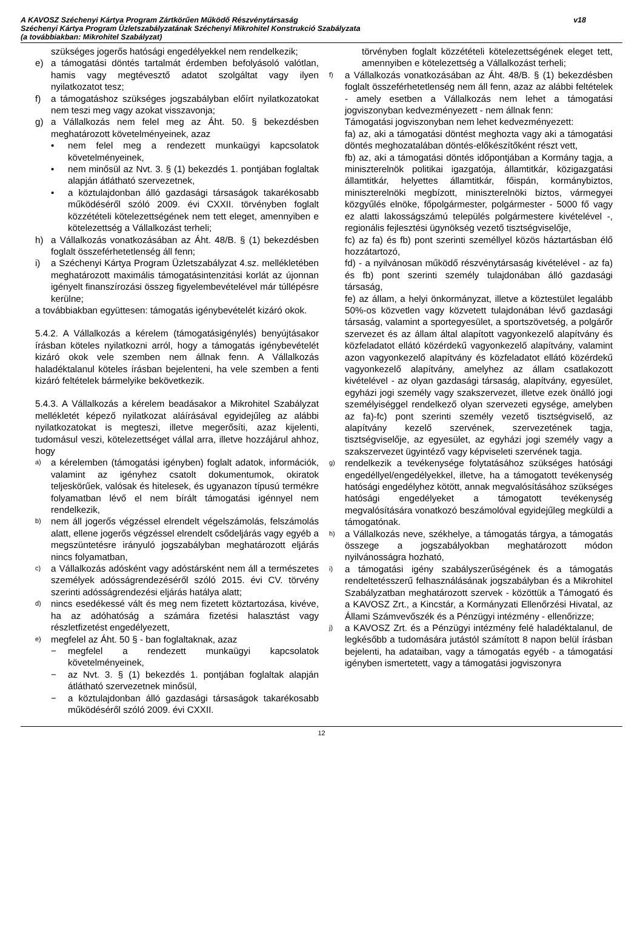A KAVOSZ Széchenyi Kártya Program Zártkörűen Működő Részvénytársaság
Széchenyi Kártya Program Üzletszabályzatának Széchenyi Mikrohitel Konstrukció Szabályzata
(a továbbiakban: Mikrohitel Szabályzat)
v18
szükséges jogerős hatósági engedélyekkel nem rendelkezik;
e) a támogatási döntés tartalmát érdemben befolyásoló valótlan, hamis vagy megtévesztő adatot szolgáltat vagy ilyen nyilatkozatot tesz;
f) a támogatáshoz szükséges jogszabályban előírt nyilatkozatokat nem teszi meg vagy azokat visszavonja;
g) a Vállalkozás nem felel meg az Áht. 50. § bekezdésben meghatározott követelményeinek, azaz
• nem felel meg a rendezett munkaügyi kapcsolatok követelményeinek,
• nem minősül az Nvt. 3. § (1) bekezdés 1. pontjában foglaltak alapján átlátható szervezetnek,
• a köztulajdonban álló gazdasági társaságok takarékosabb működéséről szóló 2009. évi CXXII. törvényben foglalt közzétételi kötelezettségének nem tett eleget, amennyiben e kötelezettség a Vállalkozást terheli;
h) a Vállalkozás vonatkozásában az Áht. 48/B. § (1) bekezdésben foglalt összeférhetetlenség áll fenn;
i) a Széchenyi Kártya Program Üzletszabályzat 4.sz. mellékletében meghatározott maximális támogatásintenzitási korlát az újonnan igényelt finanszírozási összeg figyelembevételével már túllépésre kerülne;
a továbbiakban együttesen: támogatás igénybevételét kizáró okok.
5.4.2. A Vállalkozás a kérelem (támogatásigénylés) benyújtásakor írásban köteles nyilatkozni arról, hogy a támogatás igénybevételét kizáró okok vele szemben nem állnak fenn. A Vállalkozás haladéktalanul köteles írásban bejelenteni, ha vele szemben a fenti kizáró feltételek bármelyike bekövetkezik.
5.4.3. A Vállalkozás a kérelem beadásakor a Mikrohitel Szabályzat mellékletét képező nyilatkozat aláírásával egyidejűleg az alábbi nyilatkozatokat is megteszi, illetve megerősíti, azaz kijelenti, tudomásul veszi, kötelezettséget vállal arra, illetve hozzájárul ahhoz, hogy
a) a kérelemben (támogatási igényben) foglalt adatok, információk, valamint az igényhez csatolt dokumentumok, okiratok teljeskörűek, valósak és hitelesek, és ugyanazon típusú termékre folyamatban lévő el nem bírált támogatási igénnyel nem rendelkezik,
b) nem áll jogerős végzéssel elrendelt végelszámolás, felszámolás alatt, ellene jogerős végzéssel elrendelt csődeljárás vagy egyéb a megszüntetésre irányuló jogszabályban meghatározott eljárás nincs folyamatban,
c) a Vállalkozás adósként vagy adóstársként nem áll a természetes személyek adósságrendezéséről szóló 2015. évi CV. törvény szerinti adósságrendezési eljárás hatálya alatt;
d) nincs esedékessé vált és meg nem fizetett köztartozása, kivéve, ha az adóhatóság a számára fizetési halasztást vagy részletfizetést engedélyezett,
e) megfelel az Áht. 50 § - ban foglaltaknak, azaz
− megfelel a rendezett munkaügyi kapcsolatok követelményeinek,
− az Nvt. 3. § (1) bekezdés 1. pontjában foglaltak alapján átlátható szervezetnek minősül,
− a köztulajdonban álló gazdasági társaságok takarékosabb működéséről szóló 2009. évi CXXII.
törvényben foglalt közzétételi kötelezettségének eleget tett, amennyiben e kötelezettség a Vállalkozást terheli;
f) a Vállalkozás vonatkozásában az Áht. 48/B. § (1) bekezdésben foglalt összeférhetetlenség nem áll fenn, azaz az alábbi feltételek - amely esetben a Vállalkozás nem lehet a támogatási jogviszonyban kedvezményezett - nem állnak fenn:
Támogatási jogviszonyban nem lehet kedvezményezett:
fa) az, aki a támogatási döntést meghozta vagy aki a támogatási döntés meghozatalában döntés-előkészítőként részt vett,
fb) az, aki a támogatási döntés időpontjában a Kormány tagja, a miniszterelnök politikai igazgatója, államtitkár, közigazgatási államtitkár, helyettes államtitkár, főispán, kormánybiztos, miniszterelnöki megbízott, miniszterelnöki biztos, vármegyei közgyűlés elnöke, főpolgármester, polgármester - 5000 fő vagy ez alatti lakosságszámú település polgármestere kivételével -, regionális fejlesztési ügynökség vezető tisztségviselője,
fc) az fa) és fb) pont szerinti személlyel közös háztartásban élő hozzátartozó,
fd) - a nyilvánosan működő részvénytársaság kivételével - az fa) és fb) pont szerinti személy tulajdonában álló gazdasági társaság,
fe) az állam, a helyi önkormányzat, illetve a köztestület legalább 50%-os közvetlen vagy közvetett tulajdonában lévő gazdasági társaság, valamint a sportegyesület, a sportszövetség, a polgárőr szervezet és az állam által alapított vagyonkezelő alapítvány és közfeladatot ellátó közérdekű vagyonkezelő alapítvány, valamint azon vagyonkezelő alapítvány és közfeladatot ellátó közérdekű vagyonkezelő alapítvány, amelyhez az állam csatlakozott kivételével - az olyan gazdasági társaság, alapítvány, egyesület, egyházi jogi személy vagy szakszervezet, illetve ezek önálló jogi személyiséggel rendelkező olyan szervezeti egysége, amelyben az fa)-fc) pont szerinti személy vezető tisztségviselő, az alapítvány kezelő szervének, szervezetének tagja, tisztségviselője, az egyesület, az egyházi jogi személy vagy a szakszervezet ügyintéző vagy képviseleti szervének tagja.
g) rendelkezik a tevékenysége folytatásához szükséges hatósági engedéllyel/engedélyekkel, illetve, ha a támogatott tevékenység hatósági engedélyhez kötött, annak megvalósításához szükséges hatósági engedélyeket a támogatott tevékenység megvalósítására vonatkozó beszámolóval egyidejűleg megküldi a támogatónak.
h) a Vállalkozás neve, székhelye, a támogatás tárgya, a támogatás összege a jogszabályokban meghatározott módon nyilvánosságra hozható,
i) a támogatási igény szabályszerűségének és a támogatás rendeltetésszerű felhasználásának jogszabályban és a Mikrohitel Szabályzatban meghatározott szervek - közöttük a Támogató és a KAVOSZ Zrt., a Kincstár, a Kormányzati Ellenőrzési Hivatal, az Állami Számvevőszék és a Pénzügyi intézmény - ellenőrizze;
j) a KAVOSZ Zrt. és a Pénzügyi intézmény felé haladéktalanul, de legkésőbb a tudomására jutástól számított 8 napon belül írásban bejelenti, ha adataiban, vagy a támogatás egyéb - a támogatási igényben ismertetett, vagy a támogatási jogviszonyra
12